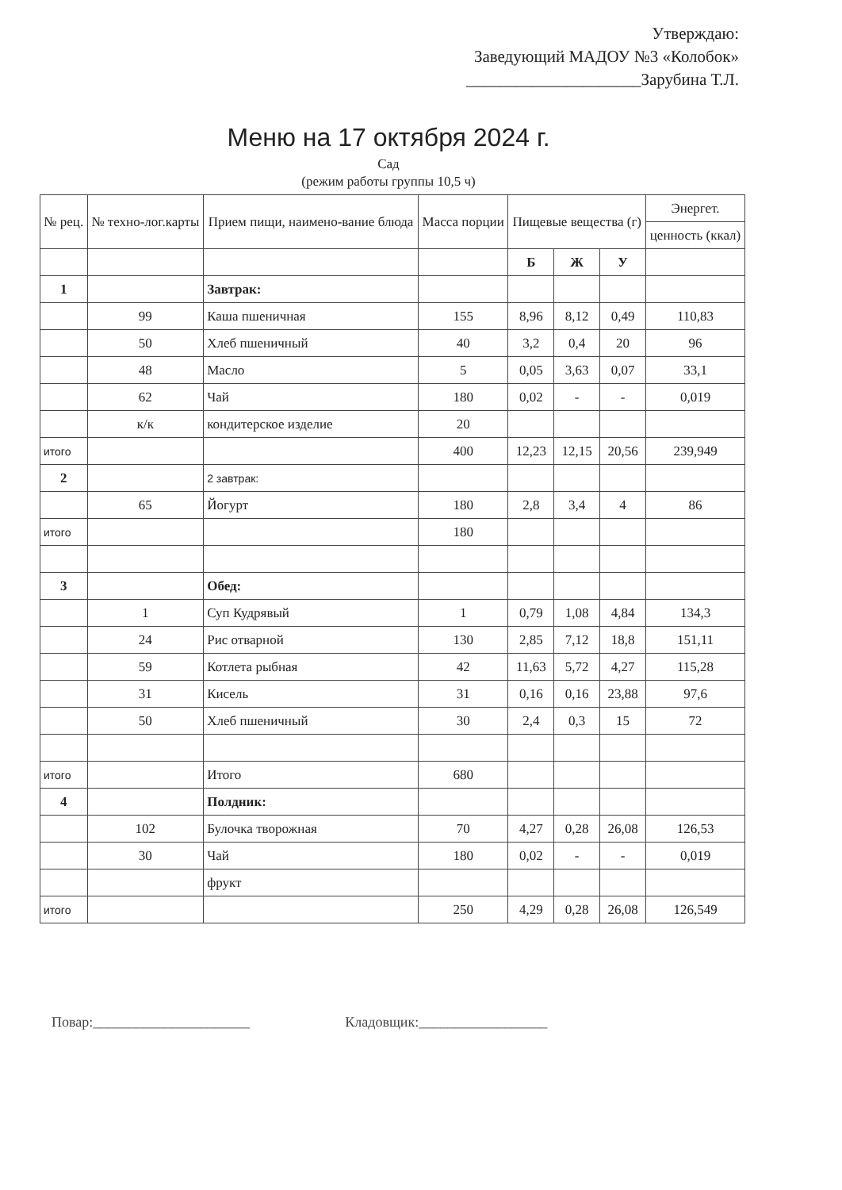Утверждаю:
Заведующий МАДОУ №3 «Колобок»
_____________________Зарубина Т.Л.
Меню на 17 октября 2024 г.
Сад
(режим работы группы 10,5 ч)
| № рец. | № техно-лог.карты | Прием пищи, наимено-вание блюда | Масса порции | Пищевые вещества (г) | | | Энергет. |
| --- | --- | --- | --- | --- | --- | --- | --- |
| | | | | | | | ценность (ккал) |
| | | | | Б | Ж | У | |
| 1 | | Завтрак: | | | | | |
| | 99 | Каша пшеничная | 155 | 8,96 | 8,12 | 0,49 | 110,83 |
| | 50 | Хлеб пшеничный | 40 | 3,2 | 0,4 | 20 | 96 |
| | 48 | Масло | 5 | 0,05 | 3,63 | 0,07 | 33,1 |
| | 62 | Чай | 180 | 0,02 | - | - | 0,019 |
| | к/к | кондитерское изделие | 20 | | | | |
| итого | | | 400 | 12,23 | 12,15 | 20,56 | 239,949 |
| 2 | | 2 завтрак: | | | | | |
| | 65 | Йогурт | 180 | 2,8 | 3,4 | 4 | 86 |
| итого | | | 180 | | | | |
| 3 | | Обед: | | | | | |
| | 1 | Суп Кудрявый | 1 | 0,79 | 1,08 | 4,84 | 134,3 |
| | 24 | Рис отварной | 130 | 2,85 | 7,12 | 18,8 | 151,11 |
| | 59 | Котлета рыбная | 42 | 11,63 | 5,72 | 4,27 | 115,28 |
| | 31 | Кисель | 31 | 0,16 | 0,16 | 23,88 | 97,6 |
| | 50 | Хлеб пшеничный | 30 | 2,4 | 0,3 | 15 | 72 |
| итого | | Итого | 680 | | | | |
| 4 | | Полдник: | | | | | |
| | 102 | Булочка творожная | 70 | 4,27 | 0,28 | 26,08 | 126,53 |
| | 30 | Чай | 180 | 0,02 | - | - | 0,019 |
| | | фрукт | | | | | |
| итого | | | 250 | 4,29 | 0,28 | 26,08 | 126,549 |
Повар:______________________ Кладовщик:__________________